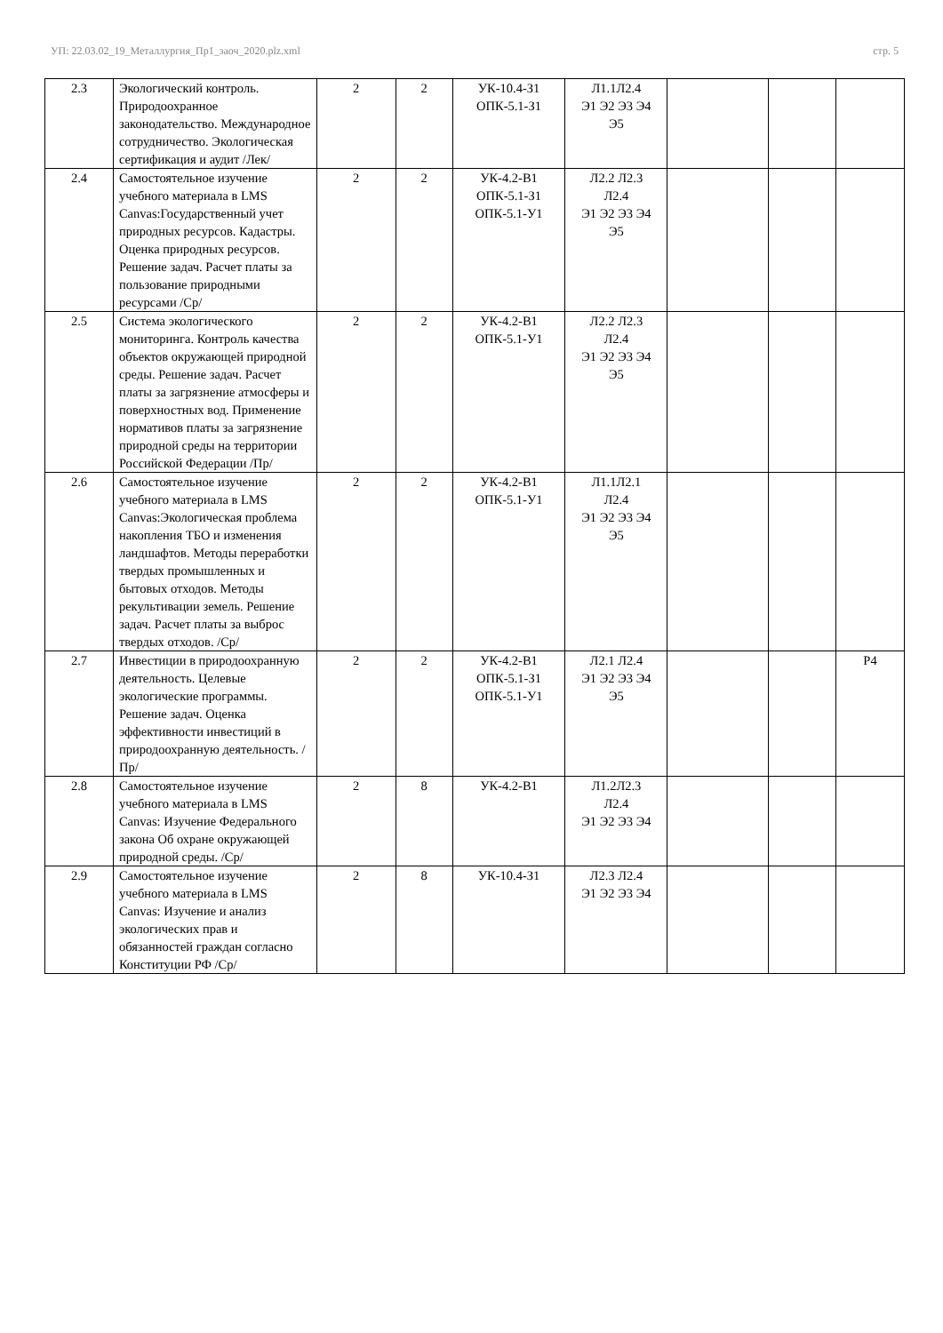УП: 22.03.02_19_Металлургия_Пр1_заоч_2020.plz.xml стр. 5
| 2.3 | Экологический контроль. Природоохранное законодательство. Международное сотрудничество. Экологическая сертификация и аудит /Лек/ | 2 | 2 | УК-10.4-З1 ОПК-5.1-З1 | Л1.1Л2.4 Э1 Э2 Э3 Э4 Э5 | | | |
| 2.4 | Самостоятельное изучение учебного материала в LMS Canvas:Государственный учет природных ресурсов. Кадастры. Оценка природных ресурсов. Решение задач. Расчет платы за пользование природными ресурсами /Ср/ | 2 | 2 | УК-4.2-В1 ОПК-5.1-З1 ОПК-5.1-У1 | Л2.2 Л2.3 Л2.4 Э1 Э2 Э3 Э4 Э5 | | | |
| 2.5 | Система экологического мониторинга. Контроль качества объектов окружающей природной среды. Решение задач. Расчет платы за загрязнение атмосферы и поверхностных вод. Применение нормативов платы за загрязнение природной среды на территории Российской Федерации /Пр/ | 2 | 2 | УК-4.2-В1 ОПК-5.1-У1 | Л2.2 Л2.3 Л2.4 Э1 Э2 Э3 Э4 Э5 | | | |
| 2.6 | Самостоятельное изучение учебного материала в LMS Canvas:Экологическая проблема накопления ТБО и изменения ландшафтов. Методы переработки твердых промышленных и бытовых отходов. Методы рекультивации земель. Решение задач. Расчет платы за выброс твердых отходов. /Ср/ | 2 | 2 | УК-4.2-В1 ОПК-5.1-У1 | Л1.1Л2.1 Л2.4 Э1 Э2 Э3 Э4 Э5 | | | |
| 2.7 | Инвестиции в природоохранную деятельность. Целевые экологические программы. Решение задач. Оценка эффективности инвестиций в природоохранную деятельность. /Пр/ | 2 | 2 | УК-4.2-В1 ОПК-5.1-З1 ОПК-5.1-У1 | Л2.1 Л2.4 Э1 Э2 Э3 Э4 Э5 | | | Р4 |
| 2.8 | Самостоятельное изучение учебного материала в LMS Canvas: Изучение Федерального закона Об охране окружающей природной среды. /Ср/ | 2 | 8 | УК-4.2-В1 | Л1.2Л2.3 Л2.4 Э1 Э2 Э3 Э4 | | | |
| 2.9 | Самостоятельное изучение учебного материала в LMS Canvas: Изучение и анализ экологических прав и обязанностей граждан согласно Конституции РФ /Ср/ | 2 | 8 | УК-10.4-З1 | Л2.3 Л2.4 Э1 Э2 Э3 Э4 | | | |